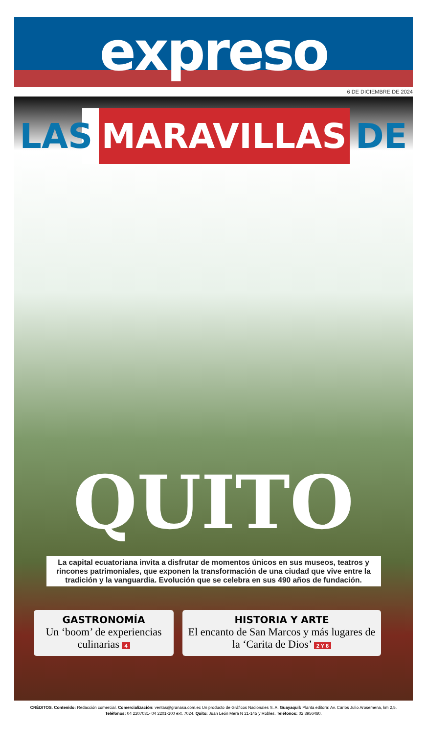expreso
6 DE DICIEMBRE DE 2024
LAS MARAVILLAS DE
QUITO
La capital ecuatoriana invita a disfrutar de momentos únicos en sus museos, teatros y rincones patrimoniales, que exponen la transformación de una ciudad que vive entre la tradición y la vanguardia. Evolución que se celebra en sus 490 años de fundación.
GASTRONOMÍA
Un ‘boom’ de experiencias culinarias 4
HISTORIA Y ARTE
El encanto de San Marcos y más lugares de la ‘Carita de Dios’ 2 Y 6
CRÉDITOS. Contenido: Redacción comercial. Comercialización: ventas@granasa.com.ec Un producto de Gráficos Nacionales S. A. Guayaquil: Planta editora: Av. Carlos Julio Arosemena, km 2,5.
Teléfonos: 04 2207031- 04 2201-100 ext. 7024. Quito: Juan León Mera N 21-145 y Robles. Teléfonos: 02 3956480.